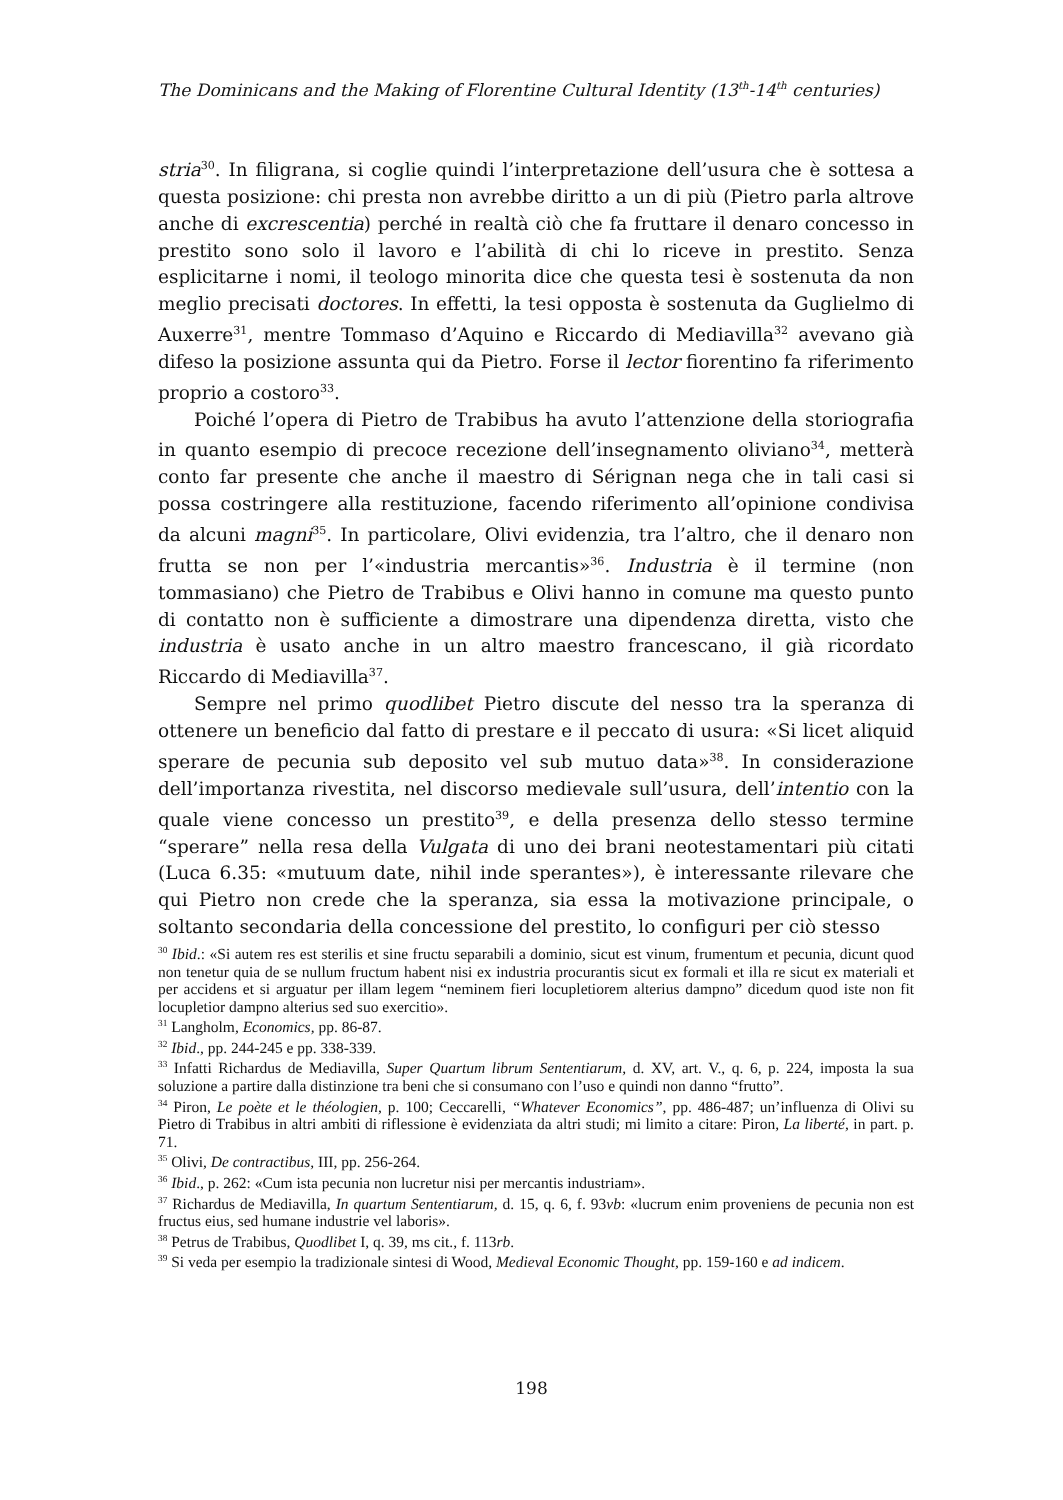The Dominicans and the Making of Florentine Cultural Identity (13<sup>th</sup>-14<sup>th</sup> centuries)
stria<sup>30</sup>. In filigrana, si coglie quindi l’interpretazione dell’usura che è sottesa a questa posizione: chi presta non avrebbe diritto a un di più (Pietro parla altrove anche di excrescentia) perché in realtà ciò che fa fruttare il denaro concesso in prestito sono solo il lavoro e l’abilità di chi lo riceve in prestito. Senza esplicitarne i nomi, il teologo minorita dice che questa tesi è sostenuta da non meglio precisati doctores. In effetti, la tesi opposta è sostenuta da Guglielmo di Auxerre<sup>31</sup>, mentre Tommaso d’Aquino e Riccardo di Mediavilla<sup>32</sup> avevano già difeso la posizione assunta qui da Pietro. Forse il lector fiorentino fa riferimento proprio a costoro<sup>33</sup>.
Poiché l’opera di Pietro de Trabibus ha avuto l’attenzione della storiografia in quanto esempio di precoce recezione dell’insegnamento oliviano<sup>34</sup>, metterà conto far presente che anche il maestro di Sérignan nega che in tali casi si possa costringere alla restituzione, facendo riferimento all’opinione condivisa da alcuni magni<sup>35</sup>. In particolare, Olivi evidenzia, tra l’altro, che il denaro non frutta se non per l’«industria mercantis»<sup>36</sup>. Industria è il termine (non tommasiano) che Pietro de Trabibus e Olivi hanno in comune ma questo punto di contatto non è sufficiente a dimostrare una dipendenza diretta, visto che industria è usato anche in un altro maestro francescano, il già ricordato Riccardo di Mediavilla<sup>37</sup>.
Sempre nel primo quodlibet Pietro discute del nesso tra la speranza di ottenere un beneficio dal fatto di prestare e il peccato di usura: «Si licet aliquid sperare de pecunia sub deposito vel sub mutuo data»<sup>38</sup>. In considerazione dell’importanza rivestita, nel discorso medievale sull’usura, dell’intentio con la quale viene concesso un prestito<sup>39</sup>, e della presenza dello stesso termine “sperare” nella resa della Vulgata di uno dei brani neotestamentari più citati (Luca 6.35: «mutuum date, nihil inde sperantes»), è interessante rilevare che qui Pietro non crede che la speranza, sia essa la motivazione principale, o soltanto secondaria della concessione del prestito, lo configuri per ciò stesso
<sup>30</sup> Ibid.: «Si autem res est sterilis et sine fructu separabili a dominio, sicut est vinum, frumentum et pecunia, dicunt quod non tenetur quia de se nullum fructum habent nisi ex industria procurantis sicut ex formali et illa re sicut ex materiali et per accidens et si arguatur per illam legem “neminem fieri locupletiorem alterius dampno” dicedum quod iste non fit locupletior dampno alterius sed suo exercitio».
<sup>31</sup> Langholm, Economics, pp. 86-87.
<sup>32</sup> Ibid., pp. 244-245 e pp. 338-339.
<sup>33</sup> Infatti Richardus de Mediavilla, Super Quartum librum Sententiarum, d. XV, art. V., q. 6, p. 224, imposta la sua soluzione a partire dalla distinzione tra beni che si consumano con l’uso e quindi non danno “frutto”.
<sup>34</sup> Piron, Le poète et le théologien, p. 100; Ceccarelli, “Whatever Economics”, pp. 486-487; un’influenza di Olivi su Pietro di Trabibus in altri ambiti di riflessione è evidenziata da altri studi; mi limito a citare: Piron, La liberté, in part. p. 71.
<sup>35</sup> Olivi, De contractibus, III, pp. 256-264.
<sup>36</sup> Ibid., p. 262: «Cum ista pecunia non lucretur nisi per mercantis industriam».
<sup>37</sup> Richardus de Mediavilla, In quartum Sententiarum, d. 15, q. 6, f. 93vb: «lucrum enim proveniens de pecunia non est fructus eius, sed humane industrie vel laboris».
<sup>38</sup> Petrus de Trabibus, Quodlibet I, q. 39, ms cit., f. 113rb.
<sup>39</sup> Si veda per esempio la tradizionale sintesi di Wood, Medieval Economic Thought, pp. 159-160 e ad indicem.
198